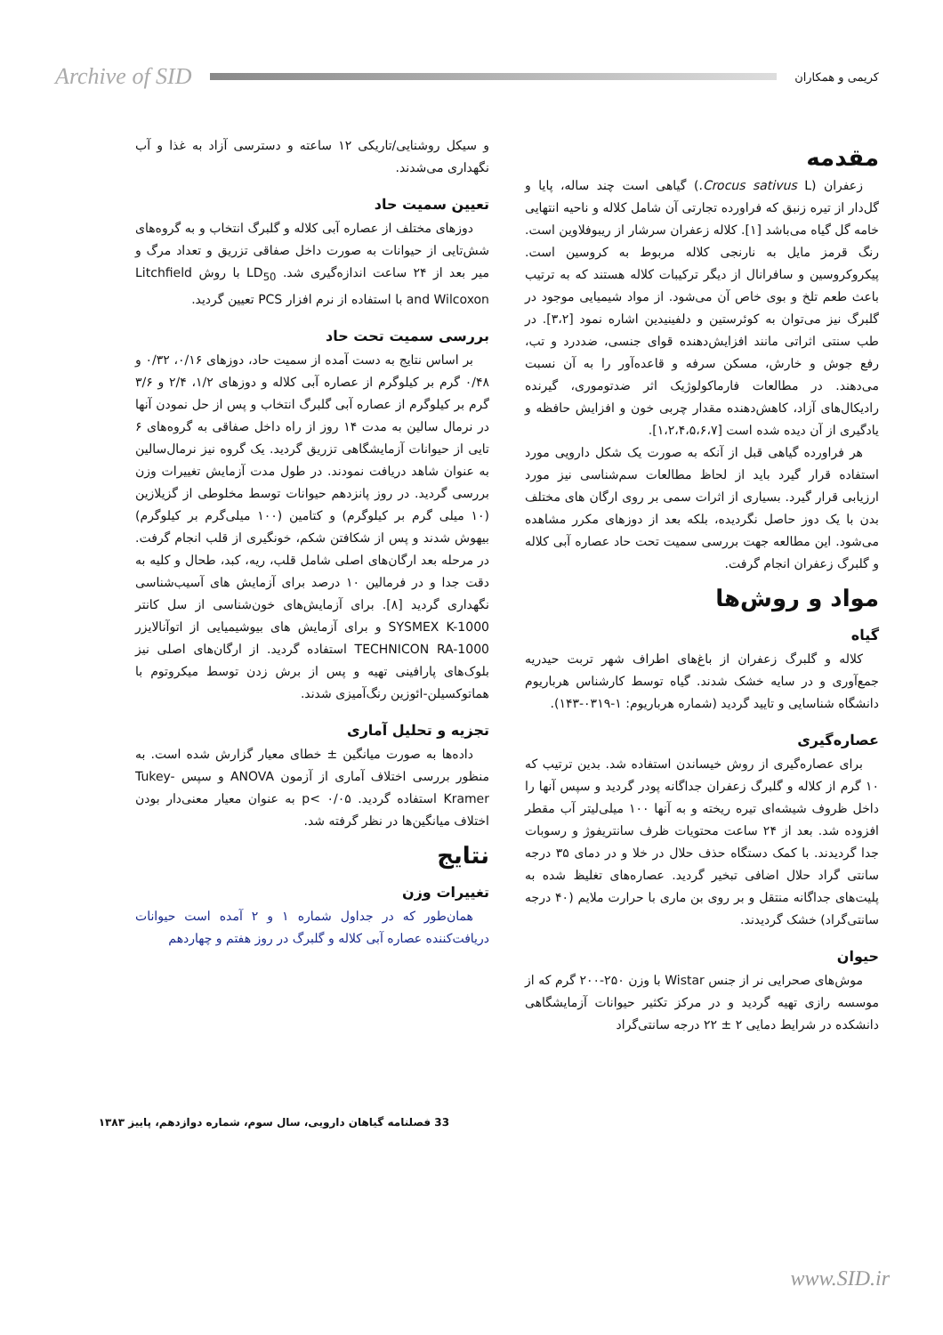Archive of SID
کریمی و همکاران
مقدمه
زعفران (Crocus sativus L.) گیاهی است چند ساله، پایا و گل‌دار از تیره زنبق که فراورده تجارتی آن شامل کلاله و ناحیه انتهایی خامه گل گیاه می‌باشد [۱]. کلاله زعفران سرشار از ریبوفلاوین است. رنگ قرمز مایل به نارنجی کلاله مربوط به کروسین است. پیکروکروسین و سافرانال از دیگر ترکیبات کلاله هستند که به ترتیب باعث طعم تلخ و بوی خاص آن می‌شود. از مواد شیمیایی موجود در گلبرگ نیز می‌توان به کوئرستین و دلفینیدین اشاره نمود [۳،۲]. در طب سنتی اثراتی مانند افزایش‌دهنده قوای جنسی، ضددرد و تب، رفع جوش و خارش، مسکن سرفه و قاعده‌آور را به آن نسبت می‌دهند. در مطالعات فارماکولوژیک اثر ضدتوموری، گیرنده رادیکال‌های آزاد، کاهش‌دهنده مقدار چربی خون و افزایش حافظه و یادگیری از آن دیده شده است [۱،۲،۴،۵،۶،۷].
هر فراورده گیاهی قبل از آنکه به صورت یک شکل دارویی مورد استفاده قرار گیرد باید از لحاظ مطالعات سم‌شناسی نیز مورد ارزیابی قرار گیرد. بسیاری از اثرات سمی بر روی ارگان های مختلف بدن با یک دوز حاصل نگردیده، بلکه بعد از دوزهای مکرر مشاهده می‌شود. این مطالعه جهت بررسی سمیت تحت حاد عصاره آبی کلاله و گلبرگ زعفران انجام گرفت.
مواد و روش‌ها
گیاه
کلاله و گلبرگ زعفران از باغ‌های اطراف شهر تربت حیدریه جمع‌آوری و در سایه خشک شدند. گیاه توسط کارشناس هرباریوم دانشگاه شناسایی و تایید گردید (شماره هرباریوم: ۱-۰۳۱۹-۱۴۳).
عصاره‌گیری
برای عصاره‌گیری از روش خیساندن استفاده شد. بدین ترتیب که ۱۰ گرم از کلاله و گلبرگ زعفران جداگانه پودر گردید و سپس آنها را داخل ظروف شیشه‌ای تیره ریخته و به آنها ۱۰۰ میلی‌لیتر آب مقطر افزوده شد. بعد از ۲۴ ساعت محتویات ظرف سانتریفوژ و رسوبات جدا گردیدند. با کمک دستگاه حذف حلال در خلا و در دمای ۳۵ درجه سانتی گراد حلال اضافی تبخیر گردید. عصاره‌های تغلیظ شده به پلیت‌های جداگانه منتقل و بر روی بن ماری با حرارت ملایم (۴۰ درجه سانتی‌گراد) خشک گردیدند.
حیوان
موش‌های صحرایی نر از جنس Wistar با وزن ۲۵۰-۲۰۰ گرم که از موسسه رازی تهیه گردید و در مرکز تکثیر حیوانات آزمایشگاهی دانشکده در شرایط دمایی ۲ ± ۲۲ درجه سانتی‌گراد
و سیکل روشنایی/تاریکی ۱۲ ساعته و دسترسی آزاد به غذا و آب نگهداری می‌شدند.
تعیین سمیت حاد
دوزهای مختلف از عصاره آبی کلاله و گلبرگ انتخاب و به گروه‌های شش‌تایی از حیوانات به صورت داخل صفاقی تزریق و تعداد مرگ و میر بعد از ۲۴ ساعت اندازه‌گیری شد. LD<sub>50</sub> با روش Litchfield and Wilcoxon با استفاده از نرم افزار PCS تعیین گردید.
بررسی سمیت تحت حاد
بر اساس نتایج به دست آمده از سمیت حاد، دوزهای ۰/۱۶، ۰/۳۲ و ۰/۴۸ گرم بر کیلوگرم از عصاره آبی کلاله و دوزهای ۱/۲، ۲/۴ و ۳/۶ گرم بر کیلوگرم از عصاره آبی گلبرگ انتخاب و پس از حل نمودن آنها در نرمال سالین به مدت ۱۴ روز از راه داخل صفاقی به گروه‌های ۶ تایی از حیوانات آزمایشگاهی تزریق گردید. یک گروه نیز نرمال‌سالین به عنوان شاهد دریافت نمودند. در طول مدت آزمایش تغییرات وزن بررسی گردید. در روز پانزدهم حیوانات توسط مخلوطی از گزیلازین (۱۰ میلی گرم بر کیلوگرم) و کتامین (۱۰۰ میلی‌گرم بر کیلوگرم) بیهوش شدند و پس از شکافتن شکم، خونگیری از قلب انجام گرفت. در مرحله بعد ارگان‌های اصلی شامل قلب، ریه، کبد، طحال و کلیه به دقت جدا و در فرمالین ۱۰ درصد برای آزمایش های آسیب‌شناسی نگهداری گردید [۸]. برای آزمایش‌های خون‌شناسی از سل کانتر SYSMEX K-1000 و برای آزمایش های بیوشیمیایی از اتوآنالایزر TECHNICON RA-1000 استفاده گردید. از ارگان‌های اصلی نیز بلوک‌های پارافینی تهیه و پس از برش زدن توسط میکروتوم با هماتوکسیلن-ائوزین رنگ‌آمیزی شدند.
تجزیه و تحلیل آماری
داده‌ها به صورت میانگین ± خطای معیار گزارش شده است. به منظور بررسی اختلاف آماری از آزمون ANOVA و سپس Tukey-Kramer استفاده گردید. p< ۰/۰۵ به عنوان معیار معنی‌دار بودن اختلاف میانگین‌ها در نظر گرفته شد.
نتایج
تغییرات وزن
همان‌طور که در جداول شماره ۱ و ۲ آمده است حیوانات دریافت‌کننده عصاره آبی کلاله و گلبرگ در روز هفتم و چهاردهم
33 فصلنامه گیاهان دارویی، سال سوم، شماره دوازدهم، پاییز ۱۳۸۳
www.SID.ir